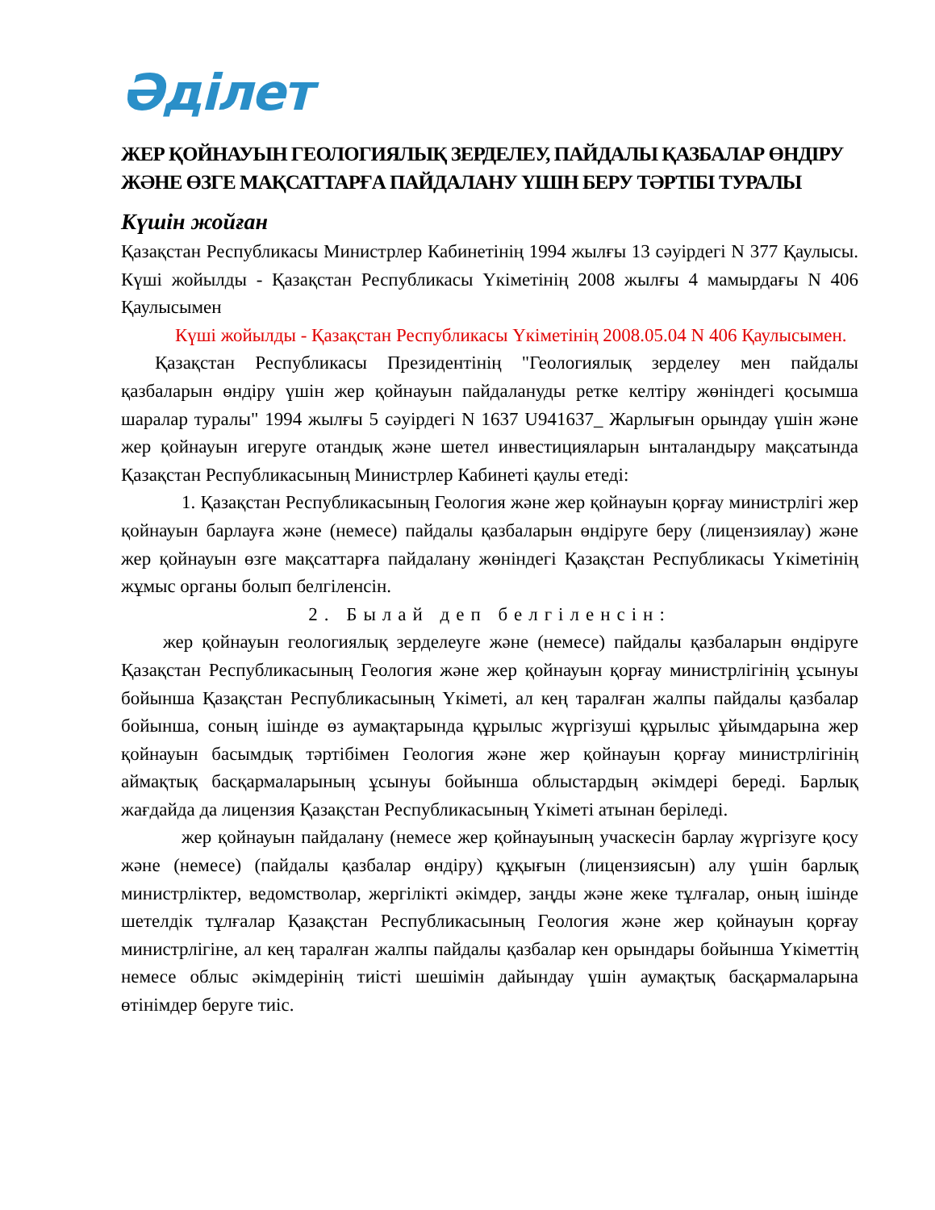Әділет
ЖЕР ҚОЙНАУЫН ГЕОЛОГИЯЛЫҚ ЗЕРДЕЛЕУ, ПАЙДАЛЫ ҚАЗБАЛАР ӨНДІРУ ЖӘНЕ ӨЗГЕ МАҚСАТТАРҒА ПАЙДАЛАНУ ҮШІН БЕРУ ТӘРТІБІ ТУРАЛЫ
Күшін жойған
Қазақстан Республикасы Министрлер Кабинетінің 1994 жылғы 13 сәуірдегі N 377 Қаулысы. Күші жойылды - Қазақстан Республикасы Үкіметінің 2008 жылғы 4 мамырдағы N 406 Қаулысымен
Күші жойылды - Қазақстан Республикасы Үкіметінің 2008.05.04 N 406 Қаулысымен.
Қазақстан Республикасы Президентінің "Геологиялық зерделеу мен пайдалы қазбаларын өндіру үшін жер қойнауын пайдалануды ретке келтіру жөніндегі қосымша шаралар туралы" 1994 жылғы 5 сәуірдегі N 1637 U941637_ Жарлығын орындау үшін және жер қойнауын игеруге отандық және шетел инвестицияларын ынталандыру мақсатында Қазақстан Республикасының Министрлер Кабинеті қаулы етеді:
1. Қазақстан Республикасының Геология және жер қойнауын қорғау министрлігі жер қойнауын барлауға және (немесе) пайдалы қазбаларын өндіруге беру (лицензиялау) және жер қойнауын өзге мақсаттарға пайдалану жөніндегі Қазақстан Республикасы Үкіметінің жұмыс органы болып белгіленсін.
2. Былай деп белгіленсін:
жер қойнауын геологиялық зерделеуге және (немесе) пайдалы қазбаларын өндіруге Қазақстан Республикасының Геология және жер қойнауын қорғау министрлігінің ұсынуы бойынша Қазақстан Республикасының Үкіметі, ал кең таралған жалпы пайдалы қазбалар бойынша, соның ішінде өз аумақтарында құрылыс жүргізуші құрылыс ұйымдарына жер қойнауын басымдық тәртібімен Геология және жер қойнауын қорғау министрлігінің аймақтық басқармаларының ұсынуы бойынша облыстардың әкімдері береді. Барлық жағдайда да лицензия Қазақстан Республикасының Үкіметі атынан беріледі.
жер қойнауын пайдалану (немесе жер қойнауының учаскесін барлау жүргізуге қосу және (немесе) (пайдалы қазбалар өндіру) құқығын (лицензиясын) алу үшін барлық министрліктер, ведомстволар, жергілікті әкімдер, заңды және жеке тұлғалар, оның ішінде шетелдік тұлғалар Қазақстан Республикасының Геология және жер қойнауын қорғау министрлігіне, ал кең таралған жалпы пайдалы қазбалар кен орындары бойынша Үкіметтің немесе облыс әкімдерінің тиісті шешімін дайындау үшін аумақтық басқармаларына өтінімдер беруге тиіс.